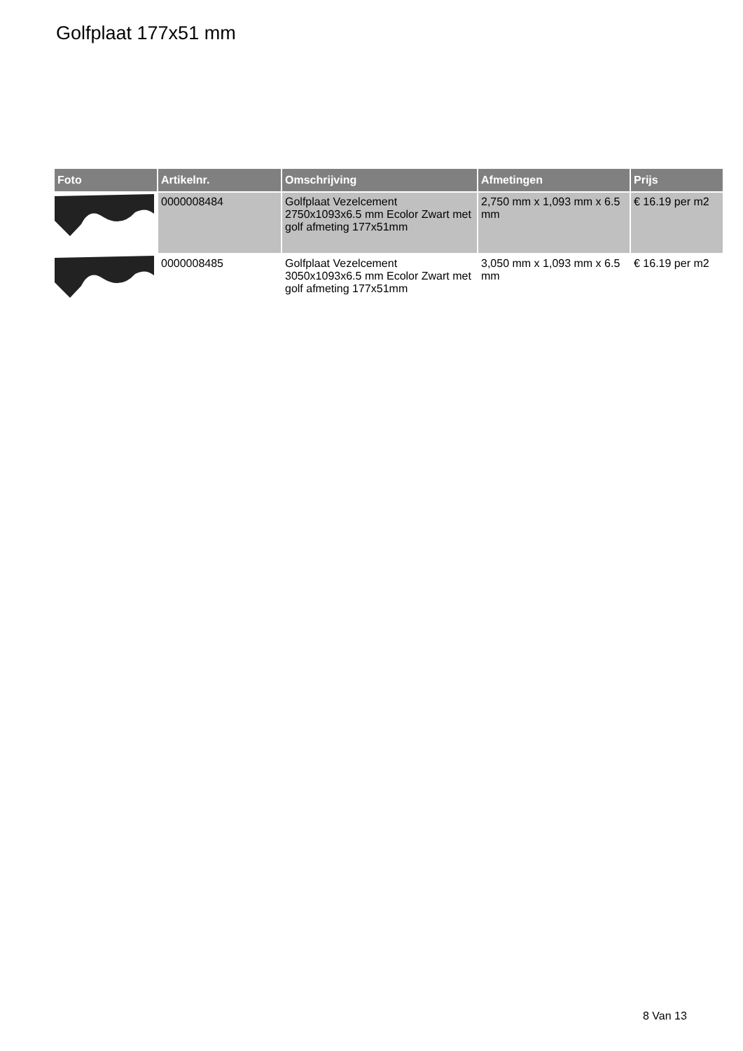Golfplaat 177x51 mm
| Foto | Artikelnr. | Omschrijving | Afmetingen | Prijs |
| --- | --- | --- | --- | --- |
| | 0000008484 | Golfplaat Vezelcement 2750x1093x6.5 mm Ecolor Zwart met golf afmeting 177x51mm | 2,750 mm x 1,093 mm x 6.5 mm | € 16.19 per m2 |
| | 0000008485 | Golfplaat Vezelcement 3050x1093x6.5 mm Ecolor Zwart met golf afmeting 177x51mm | 3,050 mm x 1,093 mm x 6.5 mm | € 16.19 per m2 |
8 Van 13